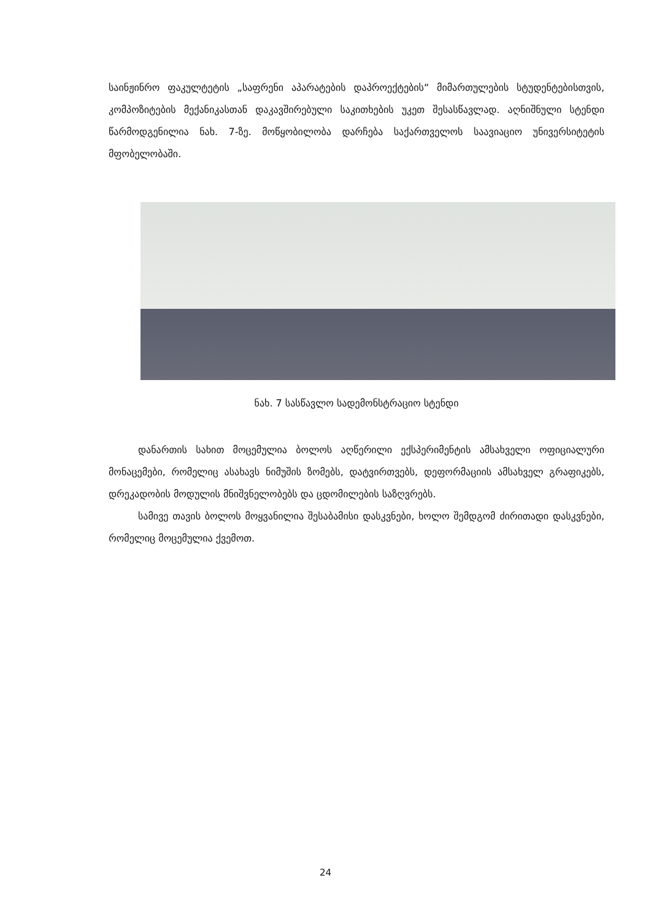საინჟინრო ფაკულტეტის „საფრენი აპარატების დაპროექტების“ მიმართულების სტუდენტებისთვის, კომპოზიტების მექანიკასთან დაკავშირებული საკითხების უკეთ შესასწავლად. აღნიშნული სტენდი წარმოდგენილია ნახ. 7-ზე. მოწყობილობა დარჩება საქართველოს საავიაციო უნივერსიტეტის მფობელობაში.
ნახ. 7 სასწავლო სადემონსტრაციო სტენდი
დანართის სახით მოცემულია ბოლოს აღწერილი ექსპერიმენტის ამსახველი ოფიციალური მონაცემები, რომელიც ასახავს ნიმუშის ზომებს, დატვირთვებს, დეფორმაციის ამსახველ გრაფიკებს, დრეკადობის მოდულის მნიშვნელობებს და ცდომილების საზღვრებს.
სამივე თავის ბოლოს მოყვანილია შესაბამისი დასკვნები, ხოლო შემდგომ ძირითადი დასკვნები, რომელიც მოცემულია ქვემოთ.
24